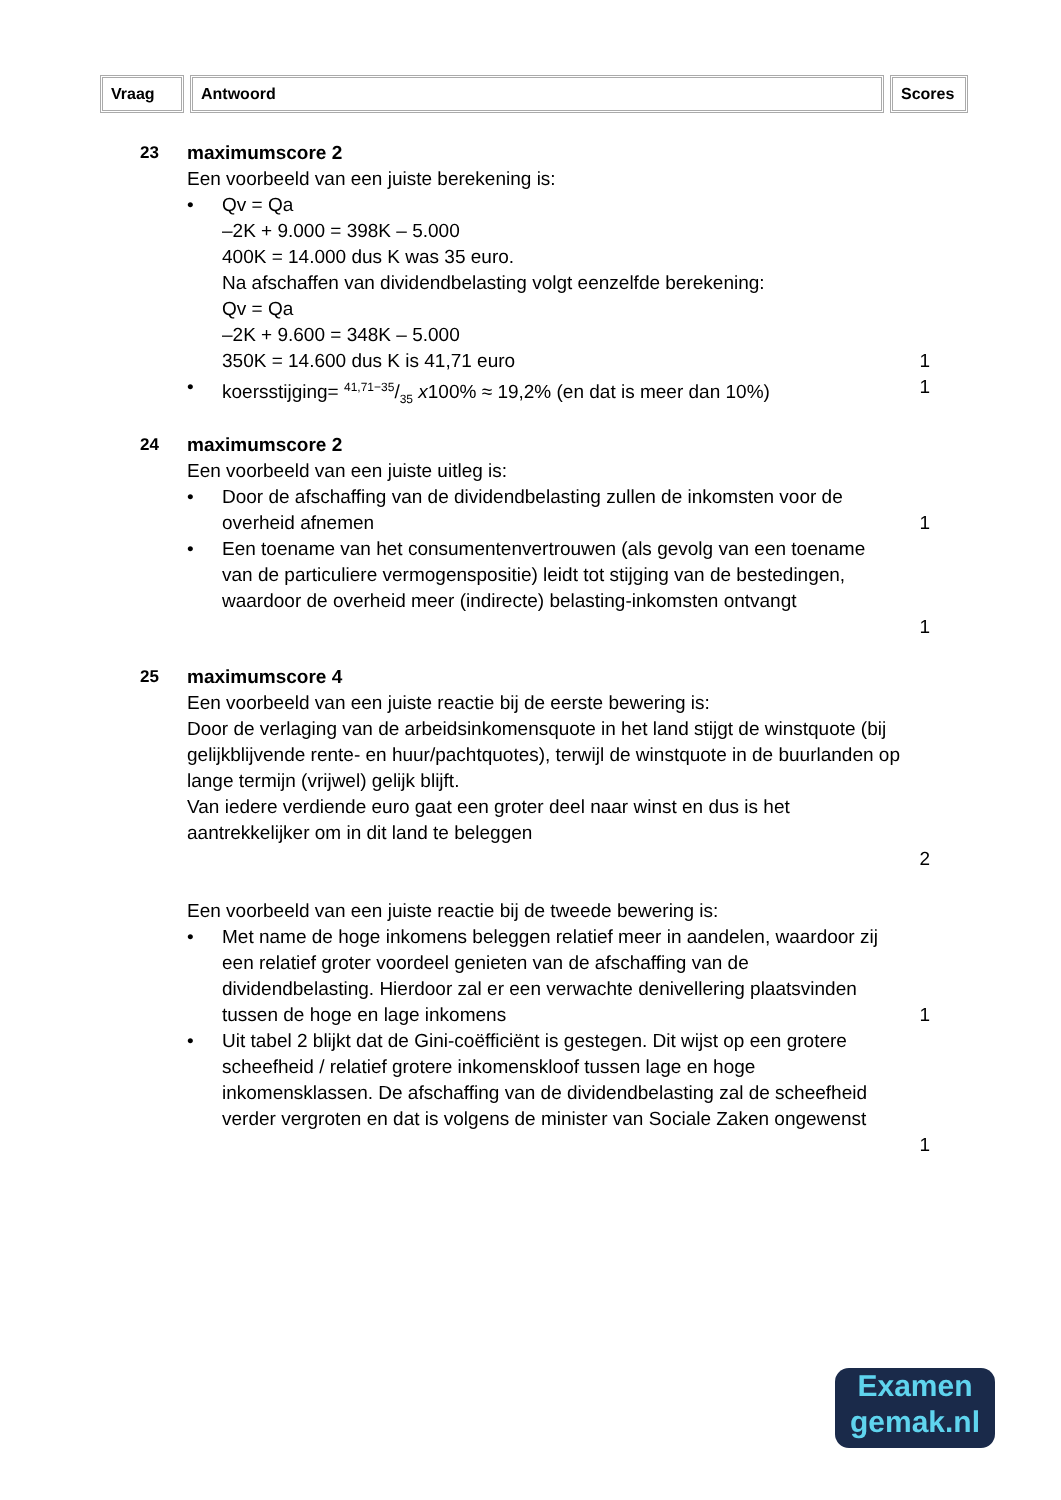Vraag Antwoord Scores
23 maximumscore 2
Een voorbeeld van een juiste berekening is:
• Qv = Qa
–2K + 9.000 = 398K – 5.000
400K = 14.000 dus K was 35 euro.
Na afschaffen van dividendbelasting volgt eenzelfde berekening:
Qv = Qa
–2K + 9.600 = 348K – 5.000
350K = 14.600 dus K is 41,71 euro
1
• koersstijging= 41,71−35/35 x100% ≈ 19,2% (en dat is meer dan 10%)
1
24 maximumscore 2
Een voorbeeld van een juiste uitleg is:
• Door de afschaffing van de dividendbelasting zullen de inkomsten voor de overheid afnemen
1
• Een toename van het consumentenvertrouwen (als gevolg van een toename van de particuliere vermogenspositie) leidt tot stijging van de bestedingen, waardoor de overheid meer (indirecte) belasting-inkomsten ontvangt
1
25 maximumscore 4
Een voorbeeld van een juiste reactie bij de eerste bewering is:
Door de verlaging van de arbeidsinkomensquote in het land stijgt de winstquote (bij gelijkblijvende rente- en huur/pachtquotes), terwijl de winstquote in de buurlanden op lange termijn (vrijwel) gelijk blijft.
Van iedere verdiende euro gaat een groter deel naar winst en dus is het aantrekkelijker om in dit land te beleggen
2
Een voorbeeld van een juiste reactie bij de tweede bewering is:
• Met name de hoge inkomens beleggen relatief meer in aandelen, waardoor zij een relatief groter voordeel genieten van de afschaffing van de dividendbelasting. Hierdoor zal er een verwachte denivellering plaatsvinden tussen de hoge en lage inkomens
1
• Uit tabel 2 blijkt dat de Gini-coëfficiënt is gestegen. Dit wijst op een grotere scheefheid / relatief grotere inkomenskloof tussen lage en hoge inkomensklassen. De afschaffing van de dividendbelasting zal de scheefheid verder vergroten en dat is volgens de minister van Sociale Zaken ongewenst
1
Examen
gemak.nl